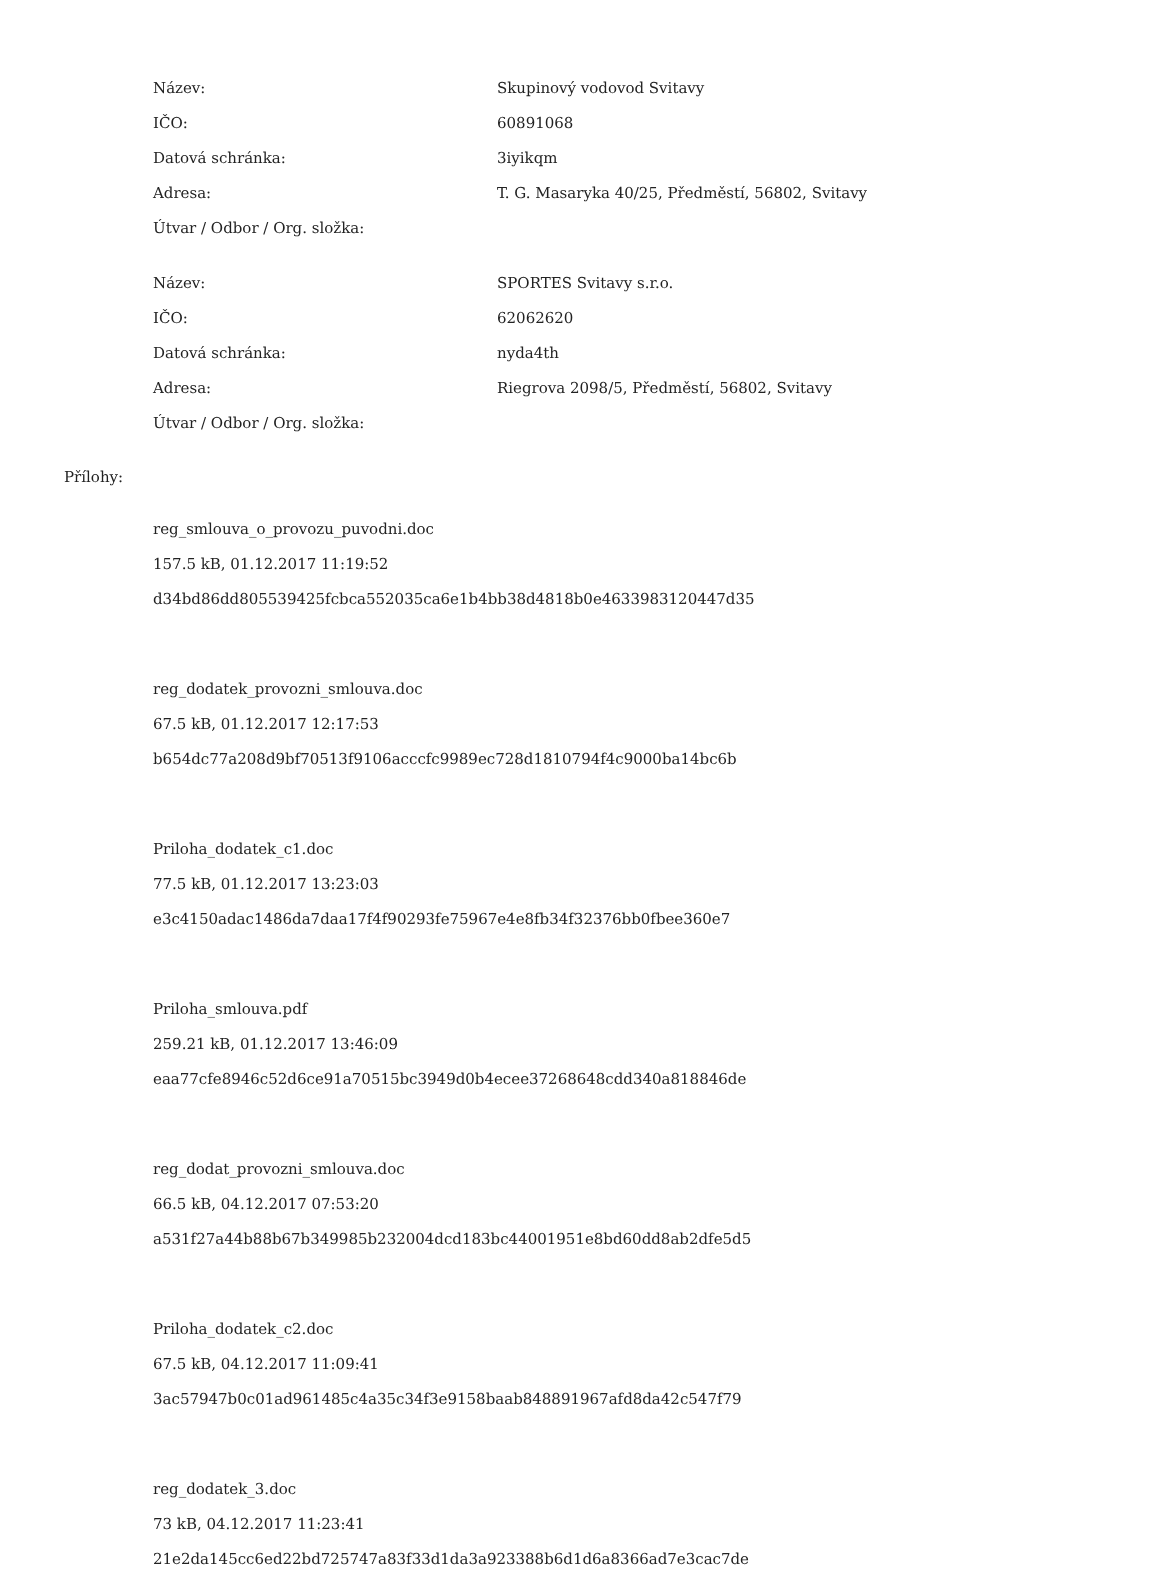| Název: | Skupinový vodovod Svitavy |
| IČO: | 60891068 |
| Datová schránka: | 3iyikqm |
| Adresa: | T. G. Masaryka 40/25, Předměstí, 56802, Svitavy |
| Útvar / Odbor / Org. složka: | |
| Název: | SPORTES Svitavy s.r.o. |
| IČO: | 62062620 |
| Datová schránka: | nyda4th |
| Adresa: | Riegrova 2098/5, Předměstí, 56802, Svitavy |
| Útvar / Odbor / Org. složka: | |
Přílohy:
reg_smlouva_o_provozu_puvodni.doc
157.5 kB, 01.12.2017 11:19:52
d34bd86dd805539425fcbca552035ca6e1b4bb38d4818b0e4633983120447d35
reg_dodatek_provozni_smlouva.doc
67.5 kB, 01.12.2017 12:17:53
b654dc77a208d9bf70513f9106acccfc9989ec728d1810794f4c9000ba14bc6b
Priloha_dodatek_c1.doc
77.5 kB, 01.12.2017 13:23:03
e3c4150adac1486da7daa17f4f90293fe75967e4e8fb34f32376bb0fbee360e7
Priloha_smlouva.pdf
259.21 kB, 01.12.2017 13:46:09
eaa77cfe8946c52d6ce91a70515bc3949d0b4ecee37268648cdd340a818846de
reg_dodat_provozni_smlouva.doc
66.5 kB, 04.12.2017 07:53:20
a531f27a44b88b67b349985b232004dcd183bc44001951e8bd60dd8ab2dfe5d5
Priloha_dodatek_c2.doc
67.5 kB, 04.12.2017 11:09:41
3ac57947b0c01ad961485c4a35c34f3e9158baab848891967afd8da42c547f79
reg_dodatek_3.doc
73 kB, 04.12.2017 11:23:41
21e2da145cc6ed22bd725747a83f33d1da3a923388b6d1d6a8366ad7e3cac7de